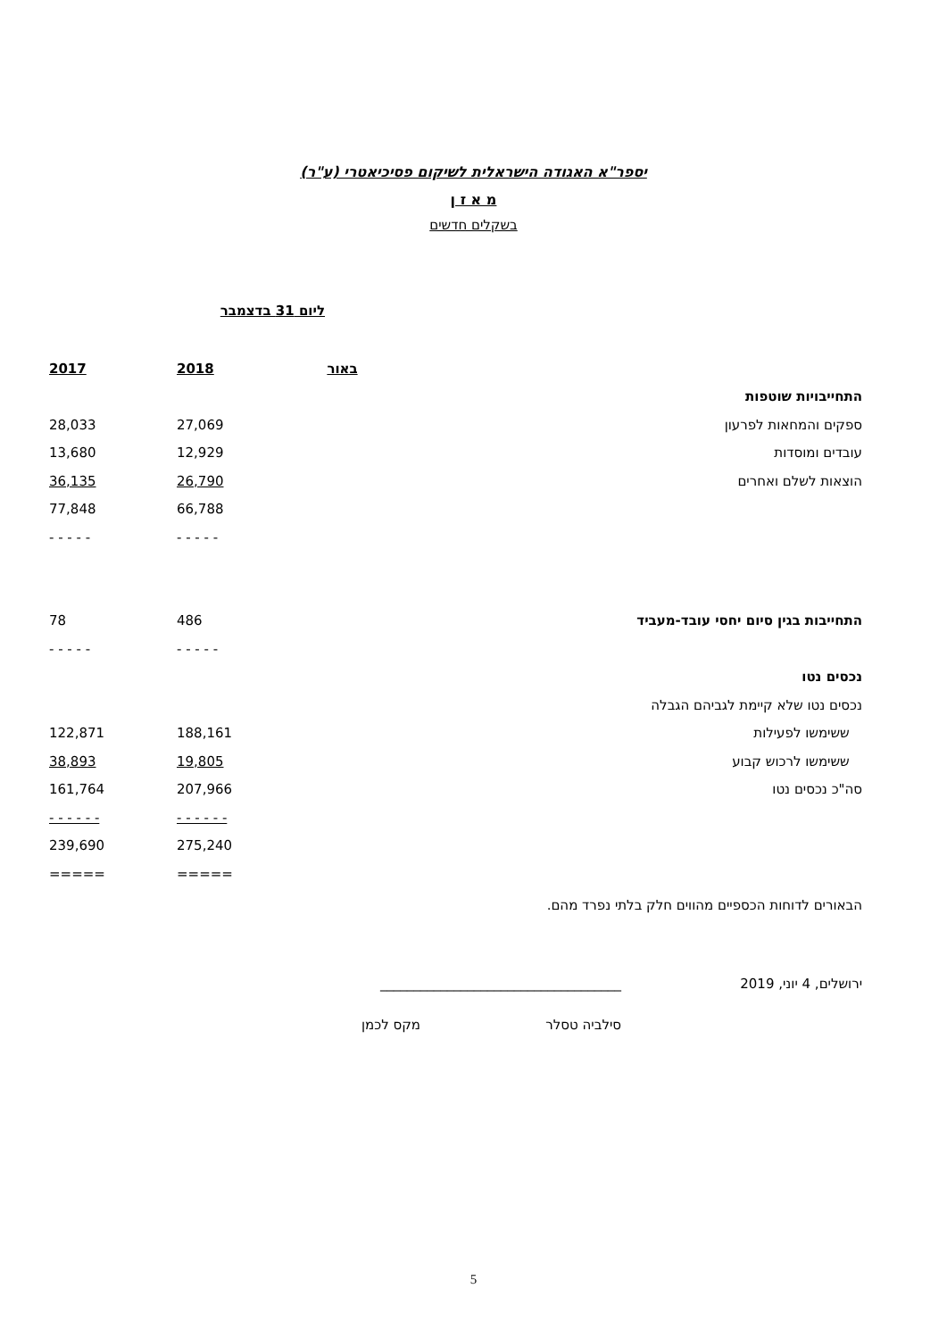יספר"א האגודה הישראלית לשיקום פסיכיאטרי (ע"ר)
מ א ז ן
בשקלים חדשים
ליום 31 בדצמבר
| | באור | 2018 | 2017 |
| התחייבויות שוטפות | | | |
| ספקים והמחאות לפרעון | | 27,069 | 28,033 |
| עובדים ומוסדות | | 12,929 | 13,680 |
| הוצאות לשלם ואחרים | | 26,790 | 36,135 |
| | | 66,788 | 77,848 |
| | | - - - - - | - - - - - |
| התחייבות בגין סיום יחסי עובד-מעביד | | 486 | 78 |
| | | - - - - - | - - - - - |
| נכסים נטו | | | |
| נכסים נטו שלא קיימת לגביהם הגבלה | | | |
| ששימשו לפעילות | | 188,161 | 122,871 |
| ששימשו לרכוש קבוע | | 19,805 | 38,893 |
| סה"כ נכסים נטו | | 207,966 | 161,764 |
| | | - - - - - - | - - - - - - |
| | | 275,240 | 239,690 |
| | | ===== | ===== |
הבאורים לדוחות הכספיים מהווים חלק בלתי נפרד מהם.
ירושלים, 4 יוני, 2019 ____________________________________
סילביה טסלר מקס לכמן
5